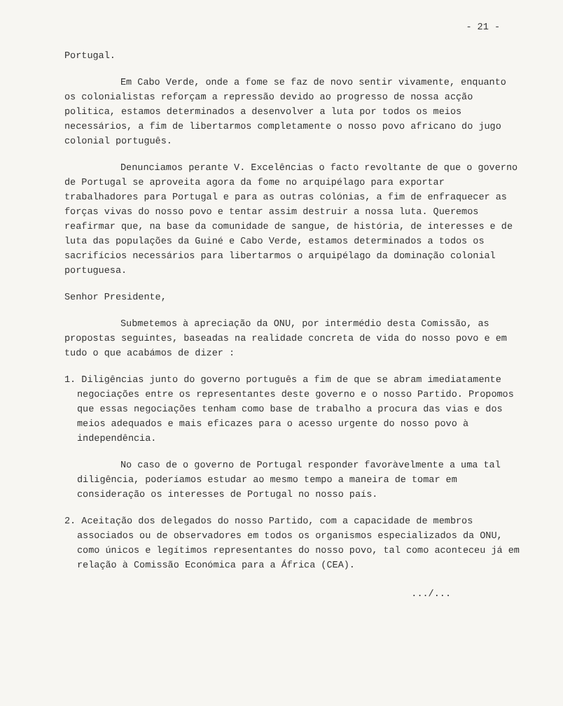- 21 -
Portugal.
Em Cabo Verde, onde a fome se faz de novo sentir vivamente, enquanto os colonialistas reforçam a repressão devido ao progresso de nossa acção politica, estamos determinados a desenvolver a luta por todos os meios necessários, a fim de libertarmos completamente o nosso povo africano do jugo colonial português.
Denunciamos perante V. Excelências o facto revoltante de que o governo de Portugal se aproveita agora da fome no arquipélago para exportar trabalhadores para Portugal e para as outras colónias, a fim de enfraquecer as forças vivas do nosso povo e tentar assim destruir a nossa luta. Queremos reafirmar que, na base da comunidade de sangue, de história, de interesses e de luta das populações da Guiné e Cabo Verde, estamos determinados a todos os sacrifícios necessários para libertarmos o arquipélago da dominação colonial portuguesa.
Senhor Presidente,
Submetemos à apreciação da ONU, por intermédio desta Comissão, as propostas seguintes, baseadas na realidade concreta de vida do nosso povo e em tudo o que acabámos de dizer :
1. Diligências junto do governo português a fim de que se abram imediatamente negociações entre os representantes deste governo e o nosso Partido. Propomos que essas negociações tenham como base de trabalho a procura das vias e dos meios adequados e mais eficazes para o acesso urgente do nosso povo à independência.
No caso de o governo de Portugal responder favoràvelmente a uma tal diligência, poderíamos estudar ao mesmo tempo a maneira de tomar em consideração os interesses de Portugal no nosso país.
2. Aceitação dos delegados do nosso Partido, com a capacidade de membros associados ou de observadores em todos os organismos especializados da ONU, como únicos e legítimos representantes do nosso povo, tal como aconteceu já em relação à Comissão Económica para a África (CEA).
.../...